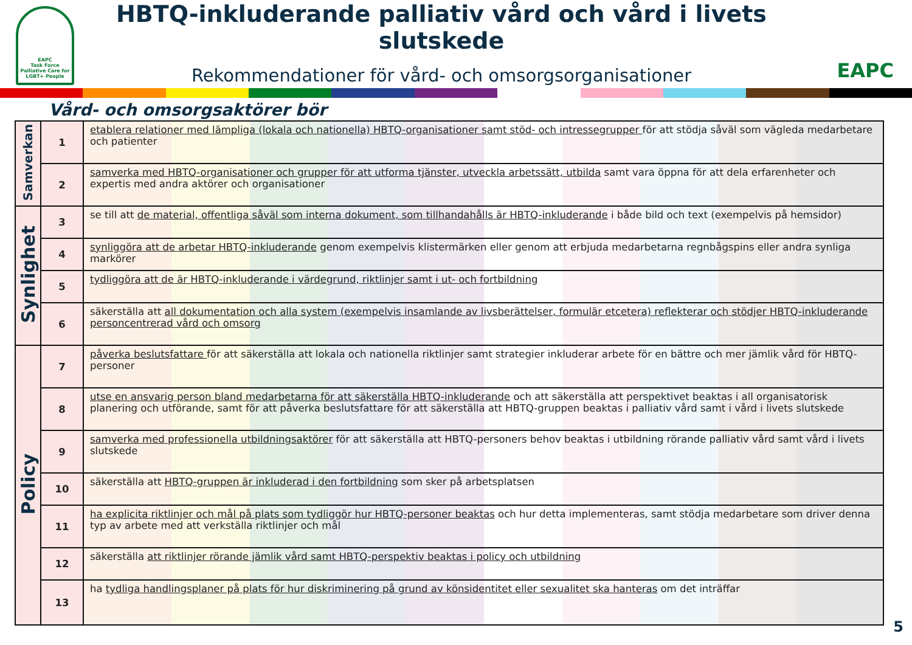EAPC
Task Force
Palliative Care for LGBT+ People
HBTQ-inkluderande palliativ vård och vård i livets slutskede
Rekommendationer för vård- och omsorgsorganisationer
EAPC
Vård- och omsorgsaktörer bör
| Samverkan | 1 | etablera relationer med lämpliga (lokala och nationella) HBTQ-organisationer samt stöd- och intressegrupper för att stödja såväl som vägleda medarbetare och patienter |
| | 2 | samverka med HBTQ-organisationer och grupper för att utforma tjänster, utveckla arbetssätt, utbilda samt vara öppna för att dela erfarenheter och expertis med andra aktörer och organisationer |
| Synlighet | 3 | se till att de material, offentliga såväl som interna dokument, som tillhandahålls är HBTQ-inkluderande i både bild och text (exempelvis på hemsidor) |
| | 4 | synliggöra att de arbetar HBTQ-inkluderande genom exempelvis klistermärken eller genom att erbjuda medarbetarna regnbågspins eller andra synliga markörer |
| | 5 | tydliggöra att de är HBTQ-inkluderande i värdegrund, riktlinjer samt i ut- och fortbildning |
| | 6 | säkerställa att all dokumentation och alla system (exempelvis insamlande av livsberättelser, formulär etcetera) reflekterar och stödjer HBTQ-inkluderande personcentrerad vård och omsorg |
| Policy | 7 | påverka beslutsfattare för att säkerställa att lokala och nationella riktlinjer samt strategier inkluderar arbete för en bättre och mer jämlik vård för HBTQ-personer |
| | 8 | utse en ansvarig person bland medarbetarna för att säkerställa HBTQ-inkluderande och att säkerställa att perspektivet beaktas i all organisatorisk planering och utförande, samt för att påverka beslutsfattare för att säkerställa att HBTQ-gruppen beaktas i palliativ vård samt i vård i livets slutskede |
| | 9 | samverka med professionella utbildningsaktörer för att säkerställa att HBTQ-personers behov beaktas i utbildning rörande palliativ vård samt vård i livets slutskede |
| | 10 | säkerställa att HBTQ-gruppen är inkluderad i den fortbildning som sker på arbetsplatsen |
| | 11 | ha explicita riktlinjer och mål på plats som tydliggör hur HBTQ-personer beaktas och hur detta implementeras, samt stödja medarbetare som driver denna typ av arbete med att verkställa riktlinjer och mål |
| | 12 | säkerställa att riktlinjer rörande jämlik vård samt HBTQ-perspektiv beaktas i policy och utbildning |
| | 13 | ha tydliga handlingsplaner på plats för hur diskriminering på grund av könsidentitet eller sexualitet ska hanteras om det inträffar |
5